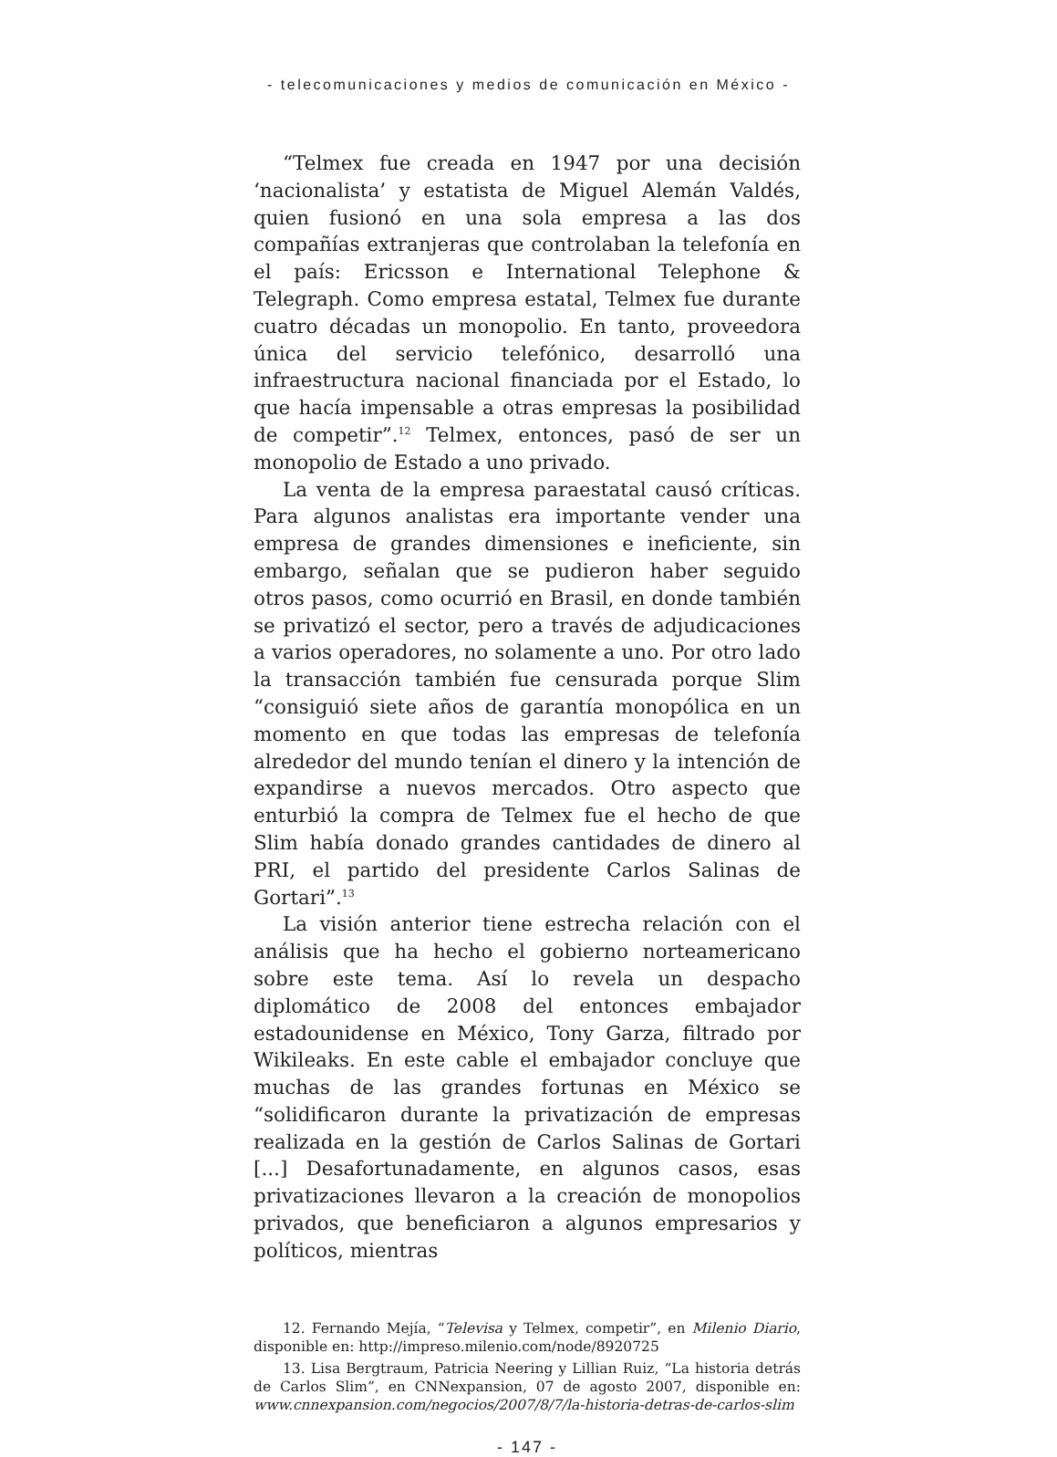- telecomunicaciones y medios de comunicación en México -
“Telmex fue creada en 1947 por una decisión ‘nacionalista’ y estatista de Miguel Alemán Valdés, quien fusionó en una sola empresa a las dos compañías extranjeras que controlaban la telefonía en el país: Ericsson e International Telephone & Telegraph. Como empresa estatal, Telmex fue durante cuatro décadas un monopolio. En tanto, proveedora única del servicio telefónico, desarrolló una infraestructura nacional financiada por el Estado, lo que hacía impensable a otras empresas la posibilidad de competir”.<sup>12</sup> Telmex, entonces, pasó de ser un monopolio de Estado a uno privado.
La venta de la empresa paraestatal causó críticas. Para algunos analistas era importante vender una empresa de grandes dimensiones e ineficiente, sin embargo, señalan que se pudieron haber seguido otros pasos, como ocurrió en Brasil, en donde también se privatizó el sector, pero a través de adjudicaciones a varios operadores, no solamente a uno. Por otro lado la transacción también fue censurada porque Slim “consiguió siete años de garantía monopólica en un momento en que todas las empresas de telefonía alrededor del mundo tenían el dinero y la intención de expandirse a nuevos mercados. Otro aspecto que enturbió la compra de Telmex fue el hecho de que Slim había donado grandes cantidades de dinero al PRI, el partido del presidente Carlos Salinas de Gortari”.<sup>13</sup>
La visión anterior tiene estrecha relación con el análisis que ha hecho el gobierno norteamericano sobre este tema. Así lo revela un despacho diplomático de 2008 del entonces embajador estadounidense en México, Tony Garza, filtrado por Wikileaks. En este cable el embajador concluye que muchas de las grandes fortunas en México se “solidificaron durante la privatización de empresas realizada en la gestión de Carlos Salinas de Gortari [...] Desafortunadamente, en algunos casos, esas privatizaciones llevaron a la creación de monopolios privados, que beneficiaron a algunos empresarios y políticos, mientras
12. Fernando Mejía, “Televisa y Telmex, competir”, en Milenio Diario, disponible en: http://impreso.milenio.com/node/8920725
13. Lisa Bergtraum, Patricia Neering y Lillian Ruiz, “La historia detrás de Carlos Slim”, en CNNexpansion, 07 de agosto 2007, disponible en: www.cnnexpansion.com/negocios/2007/8/7/la-historia-detras-de-carlos-slim
- 147 -